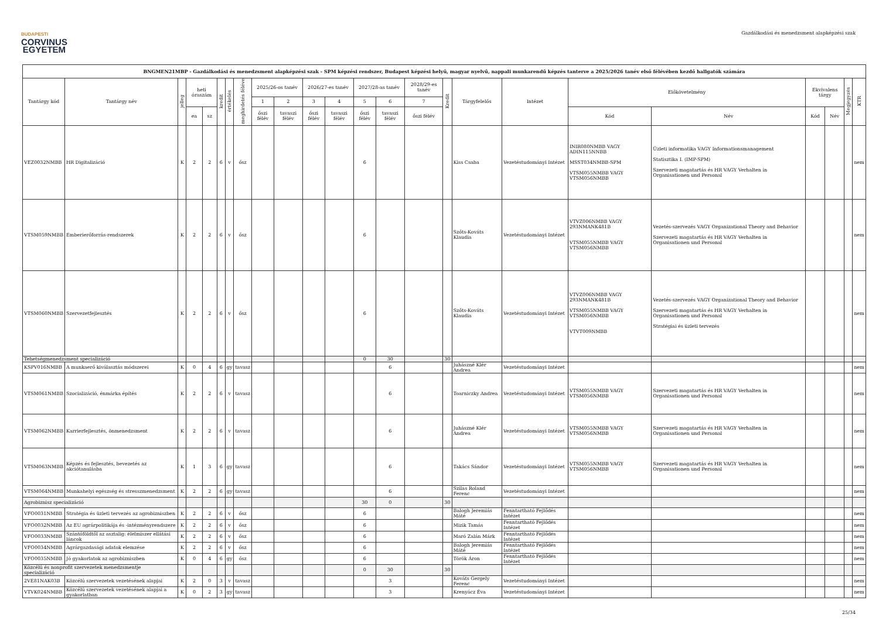BUDAPESTI
CORVINUS
EGYETEM
Gazdálkodási és menedzsment alapképzési szak
| BNGMEN21MBP - Gazdálkodási és menedzsment alapképzési szak - SPM képzési rendszer, Budapest képzési helyű, magyar nyelvű, nappali munkarendű képzés tanterve a 2025/2026 tanév első félévében kezdő hallgatók számára | | | | | | | | | | | | | | | | | | | | | | | |
| Tantárgy kód | Tantárgy név | jelleg | heti óraszám | | kredit | értékelés | meghirdetés féléve | 2025/26-os tanév | | 2026/27-es tanév | | 2027/28-as tanév | | 2028/29-es tanév | Kredit | Tárgyfelelős | Intézet | Előkövetelmény | | Ekvivalens tárgy | | Megjegyzés | KTR |
| | | | | | | | | 1 | 2 | 3 | 4 | 5 | 6 | 7 | | | | | | | | | |
| | | | ea | sz | | | | őszi félév | tavaszi félév | őszi félév | tavaszi félév | őszi félév | tavaszi félév | őszi félév | | | | Kód | Név | Kód | Név | | |
| VEZ0032NMBB | HR Digitalizáció | K | 2 | 2 | 6 | v | ősz | | | | | 6 | | | | Kiss Csaba | Vezetéstudományi Intézet | INIR080NMBB VAGY ADIN115NNBB MSST034NMBB-SPM VTSM055NMBB VAGY VTSM056NMBB | Üzleti informatika VAGY Informationsmanagement Statisztika I. (IMP-SPM) Szervezeti magatartás és HR VAGY Verhalten in Organisationen und Personal | | | | nem |
| VTSM059NMBB | Emberierőforrás-rendszerek | K | 2 | 2 | 6 | v | ősz | | | | | 6 | | | | Szőts-Kováts Klaudia | Vezetéstudományi Intézet | VTVZ006NMBB VAGY 293NMANK481B VTSM055NMBB VAGY VTSM056NMBB | Vezetés-szervezés VAGY Organizational Theory and Behavior Szervezeti magatartás és HR VAGY Verhalten in Organisationen und Personal | | | | nem |
| VTSM060NMBB | Szervezetfejlesztés | K | 2 | 2 | 6 | v | ősz | | | | | 6 | | | | Szőts-Kováts Klaudia | Vezetéstudományi Intézet | VTVZ006NMBB VAGY 293NMANK481B VTSM055NMBB VAGY VTSM056NMBB VTVT009NMBB | Vezetés-szervezés VAGY Organizational Theory and Behavior Szervezeti magatartás és HR VAGY Verhalten in Organisationen und Personal Stratégiai és üzleti tervezés | | | | nem |
| Tehetségmenedzsment specializáció | | | | | | | | | | | | 0 | 30 | | 30 | | | | | | | | |
| KSPV016NMBB | A munkaerő kiválasztás módszerei | K | 0 | 4 | 6 | gy | tavasz | | | | | | 6 | | | Juhászné Klér Andrea | Vezetéstudományi Intézet | | | | | | nem |
| VTSM061NMBB | Szocializáció, énmárka építés | K | 2 | 2 | 6 | v | tavasz | | | | | | 6 | | | Toarniczky Andrea | Vezetéstudományi Intézet | VTSM055NMBB VAGY VTSM056NMBB | Szervezeti magatartás és HR VAGY Verhalten in Organisationen und Personal | | | | nem |
| VTSM062NMBB | Karrierfejlesztés, önmenedzsment | K | 2 | 2 | 6 | v | tavasz | | | | | | 6 | | | Juhászné Klér Andrea | Vezetéstudományi Intézet | VTSM055NMBB VAGY VTSM056NMBB | Szervezeti magatartás és HR VAGY Verhalten in Organisationen und Personal | | | | nem |
| VTSM063NMBB | Képzés és fejlesztés, bevezetés az akciótanulásba | K | 1 | 3 | 6 | gy | tavasz | | | | | | 6 | | | Takács Sándor | Vezetéstudományi Intézet | VTSM055NMBB VAGY VTSM056NMBB | Szervezeti magatartás és HR VAGY Verhalten in Organisationen und Personal | | | | nem |
| VTSM064NMBB | Munkahelyi egészség és stresszmenedzsment | K | 2 | 2 | 6 | gy | tavasz | | | | | | 6 | | | Szilas Roland Ferenc | Vezetéstudományi Intézet | | | | | | nem |
| Agrobiznisz specializáció | | | | | | | | | | | | 30 | 0 | | 30 | | | | | | | | |
| VFO0031NMBB | Stratégia és üzleti tervezés az agrobizniszben | K | 2 | 2 | 6 | v | ősz | | | | | 6 | | | | Balogh Jeremiás Máté | Fenntartható Fejlődés Intézet | | | | | | nem |
| VFO0032NMBB | Az EU agrárpolitikája és -intézményrendszere | K | 2 | 2 | 6 | v | ősz | | | | | 6 | | | | Mizik Tamás | Fenntartható Fejlődés Intézet | | | | | | nem |
| VFO0033NMBB | Szántóföldtől az asztalig: élelmiszer ellátási láncok | K | 2 | 2 | 6 | v | ősz | | | | | 6 | | | | Maró Zalán Márk | Fenntartható Fejlődés Intézet | | | | | | nem |
| VFO0034NMBB | Agrárgazdasági adatok elemzése | K | 2 | 2 | 6 | v | ősz | | | | | 6 | | | | Balogh Jeremiás Máté | Fenntartható Fejlődés Intézet | | | | | | nem |
| VFO0035NMBB | Jó gyakorlatok az agrobizniszben | K | 0 | 4 | 6 | gy | ősz | | | | | 6 | | | | Török Áron | Fenntartható Fejlődés Intézet | | | | | | nem |
| Közcélú és nonprofit szervezetek menedzsmentje specializáció | | | | | | | | | | | | 0 | 30 | | 30 | | | | | | | | |
| 2VE81NAK03B | Közcélú szervezetek vezetésének alapjai | K | 2 | 0 | 3 | v | tavasz | | | | | | 3 | | | Kováts Gergely Ferenc | Vezetéstudományi Intézet | | | | | | nem |
| VTVK024NMBB | Közcélú szervezetek vezetésének alapjai a gyakorlatban | K | 0 | 2 | 3 | gy | tavasz | | | | | | 3 | | | Krenyácz Éva | Vezetéstudományi Intézet | | | | | | nem |
25/34